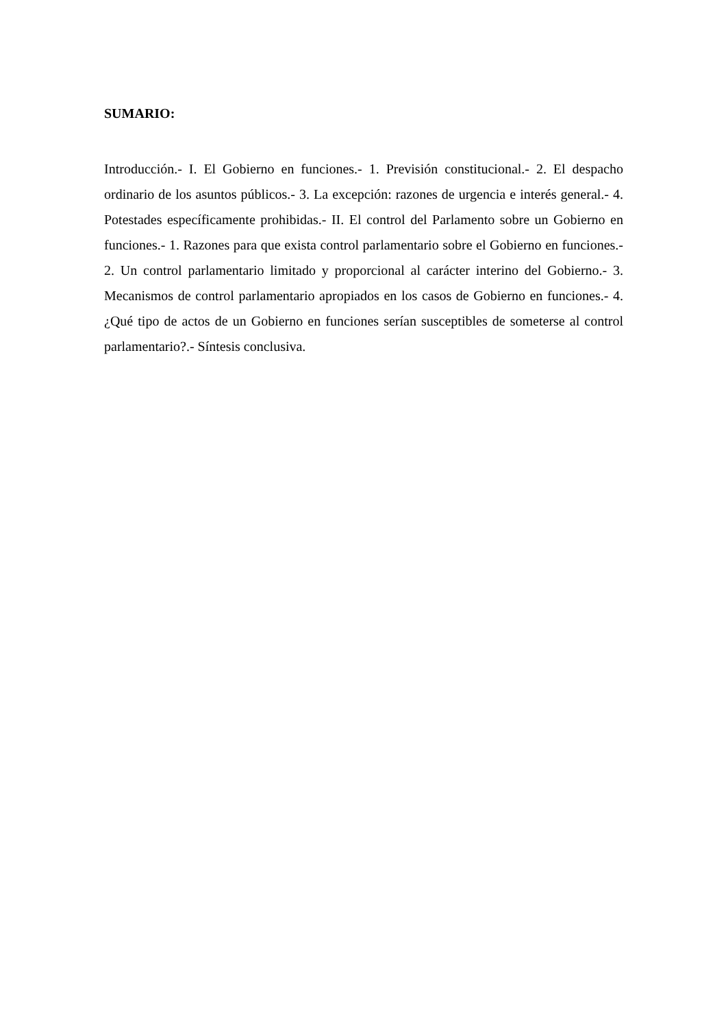SUMARIO:
Introducción.- I. El Gobierno en funciones.- 1. Previsión constitucional.- 2. El despacho ordinario de los asuntos públicos.- 3. La excepción: razones de urgencia e interés general.- 4. Potestades específicamente prohibidas.- II. El control del Parlamento sobre un Gobierno en funciones.- 1. Razones para que exista control parlamentario sobre el Gobierno en funciones.- 2. Un control parlamentario limitado y proporcional al carácter interino del Gobierno.- 3. Mecanismos de control parlamentario apropiados en los casos de Gobierno en funciones.- 4. ¿Qué tipo de actos de un Gobierno en funciones serían susceptibles de someterse al control parlamentario?.- Síntesis conclusiva.